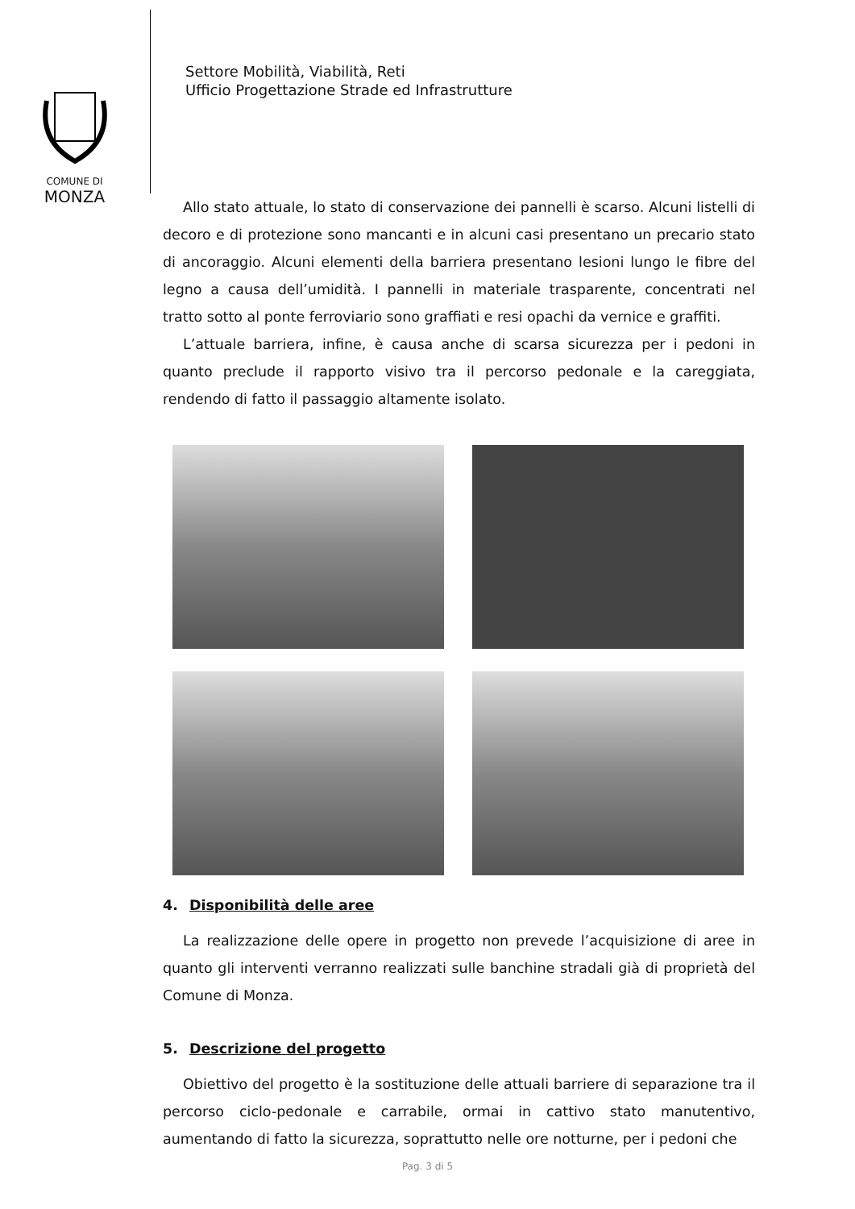COMUNE DI
MONZA
Settore Mobilità, Viabilità, Reti
Ufficio Progettazione Strade ed Infrastrutture
Allo stato attuale, lo stato di conservazione dei pannelli è scarso. Alcuni listelli di decoro e di protezione sono mancanti e in alcuni casi presentano un precario stato di ancoraggio. Alcuni elementi della barriera presentano lesioni lungo le fibre del legno a causa dell’umidità. I pannelli in materiale trasparente, concentrati nel tratto sotto al ponte ferroviario sono graffiati e resi opachi da vernice e graffiti.
L’attuale barriera, infine, è causa anche di scarsa sicurezza per i pedoni in quanto preclude il rapporto visivo tra il percorso pedonale e la careggiata, rendendo di fatto il passaggio altamente isolato.
4. Disponibilità delle aree
La realizzazione delle opere in progetto non prevede l’acquisizione di aree in quanto gli interventi verranno realizzati sulle banchine stradali già di proprietà del Comune di Monza.
5. Descrizione del progetto
Obiettivo del progetto è la sostituzione delle attuali barriere di separazione tra il percorso ciclo-pedonale e carrabile, ormai in cattivo stato manutentivo, aumentando di fatto la sicurezza, soprattutto nelle ore notturne, per i pedoni che
Pag. 3 di 5